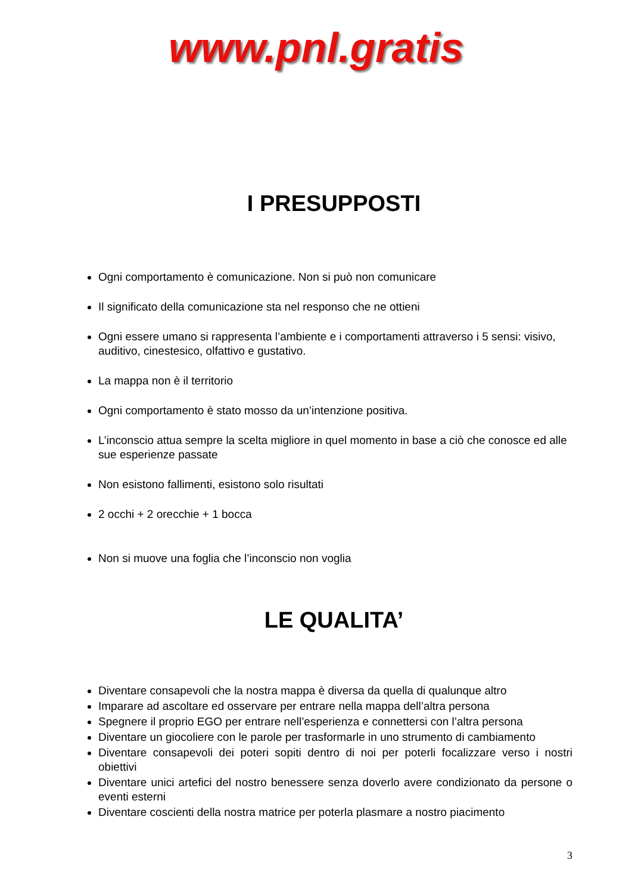www.pnl.gratis
I PRESUPPOSTI
Ogni comportamento è comunicazione. Non si può non comunicare
Il significato della comunicazione sta nel responso che ne ottieni
Ogni essere umano si rappresenta l’ambiente e i comportamenti attraverso i 5 sensi: visivo, auditivo, cinestesico, olfattivo e gustativo.
La mappa non è il territorio
Ogni comportamento è stato mosso da un’intenzione positiva.
L’inconscio attua sempre la scelta migliore in quel momento in base a ciò che conosce ed alle sue esperienze passate
Non esistono fallimenti, esistono solo risultati
2 occhi + 2 orecchie + 1 bocca
Non si muove una foglia che l’inconscio non voglia
LE QUALITA’
Diventare consapevoli che la nostra mappa è diversa da quella di qualunque altro
Imparare ad ascoltare ed osservare per entrare nella mappa dell’altra persona
Spegnere il proprio EGO per entrare nell’esperienza e connettersi con l’altra persona
Diventare un giocoliere con le parole per trasformarle in uno strumento di cambiamento
Diventare consapevoli dei poteri sopiti dentro di noi per poterli focalizzare verso i nostri obiettivi
Diventare unici artefici del nostro benessere senza doverlo avere condizionato da persone o eventi esterni
Diventare coscienti della nostra matrice per poterla plasmare a nostro piacimento
3